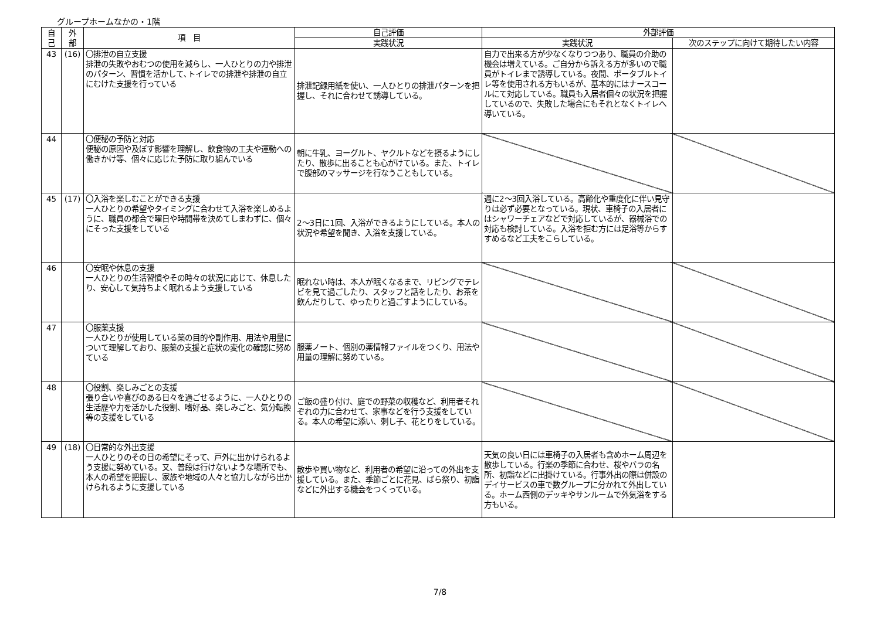グループホームなかの・1階
| 自 己 | 外 部 | 項 目 | 自己評価 | 外部評価 | |
| --- | --- | --- | --- | --- | --- |
| | | | 実践状況 | 実践状況 | 次のステップに向けて期待したい内容 |
| 43 | (16) | 〇排泄の自立支援 排泄の失敗やおむつの使用を減らし、一人ひとりの力や排泄のパターン、習慣を活かして､トイレでの排泄や排泄の自立にむけた支援を行っている | 排泄記録用紙を使い、一人ひとりの排泄パターンを把握し、それに合わせて誘導している。 | 自力で出来る方が少なくなりつつあり、職員の介助の機会は増えている。ご自分から訴える方が多いので職員がトイレまで誘導している。夜間、ポータブルトイレ等を使用される方もいるが、基本的にはナースコールにて対応している。職員も入居者個々の状況を把握しているので、失敗した場合にもそれとなくトイレへ導いている。 | |
| 44 | | 〇便秘の予防と対応 便秘の原因や及ぼす影響を理解し、飲食物の工夫や運動への働きかけ等、個々に応じた予防に取り組んでいる | 朝に牛乳、ヨーグルト、ヤクルトなどを摂るようにしたり、散歩に出ることも心がけている。また、トイレで腹部のマッサージを行なうこともしている。 | | |
| 45 | (17) | 〇入浴を楽しむことができる支援 一人ひとりの希望やタイミングに合わせて入浴を楽しめるように、職員の都合で曜日や時間帯を決めてしまわずに、個々にそった支援をしている | 2～3日に1回、入浴ができるようにしている。本人の状況や希望を聞き、入浴を支援している。 | 週に2～3回入浴している。高齢化や重度化に伴い見守りは必ず必要となっている。現状、車椅子の入居者にはシャワーチェアなどで対応しているが、器械浴での対応も検討している。入浴を拒む方には足浴等からすすめるなど工夫をこらしている。 | |
| 46 | | 〇安眠や休息の支援 一人ひとりの生活習慣やその時々の状況に応じて、休息したり、安心して気持ちよく眠れるよう支援している | 眠れない時は、本人が眠くなるまで、リビングでテレビを見て過ごしたり、スタッフと話をしたり、お茶を飲んだりして、ゆったりと過ごすようにしている。 | | |
| 47 | | 〇服薬支援 一人ひとりが使用している薬の目的や副作用、用法や用量について理解しており、服薬の支援と症状の変化の確認に努めている | 服薬ノート、個別の薬情報ファイルをつくり、用法や用量の理解に努めている。 | | |
| 48 | | 〇役割、楽しみごとの支援 張り合いや喜びのある日々を過ごせるように、一人ひとりの生活歴や力を活かした役割、嗜好品、楽しみごと、気分転換等の支援をしている | ご飯の盛り付け、庭での野菜の収穫など、利用者それぞれの力に合わせて、家事などを行う支援をしている。本人の希望に添い、刺し子、花とりをしている。 | | |
| 49 | (18) | 〇日常的な外出支援 一人ひとりのその日の希望にそって、戸外に出かけられるよう支援に努めている。又、普段は行けないような場所でも、本人の希望を把握し、家族や地域の人々と協力しながら出かけられるように支援している | 散歩や買い物など、利用者の希望に沿っての外出を支援している。また、季節ごとに花見、ばら祭り、初詣などに外出する機会をつくっている。 | 天気の良い日には車椅子の入居者も含めホーム周辺を散歩している。行楽の季節に合わせ、桜やバラの名所、初詣などに出掛けている。行事外出の際は併設のデイサービスの車で数グループに分かれて外出している。ホーム西側のデッキやサンルームで外気浴をする方もいる。 | |
7/8